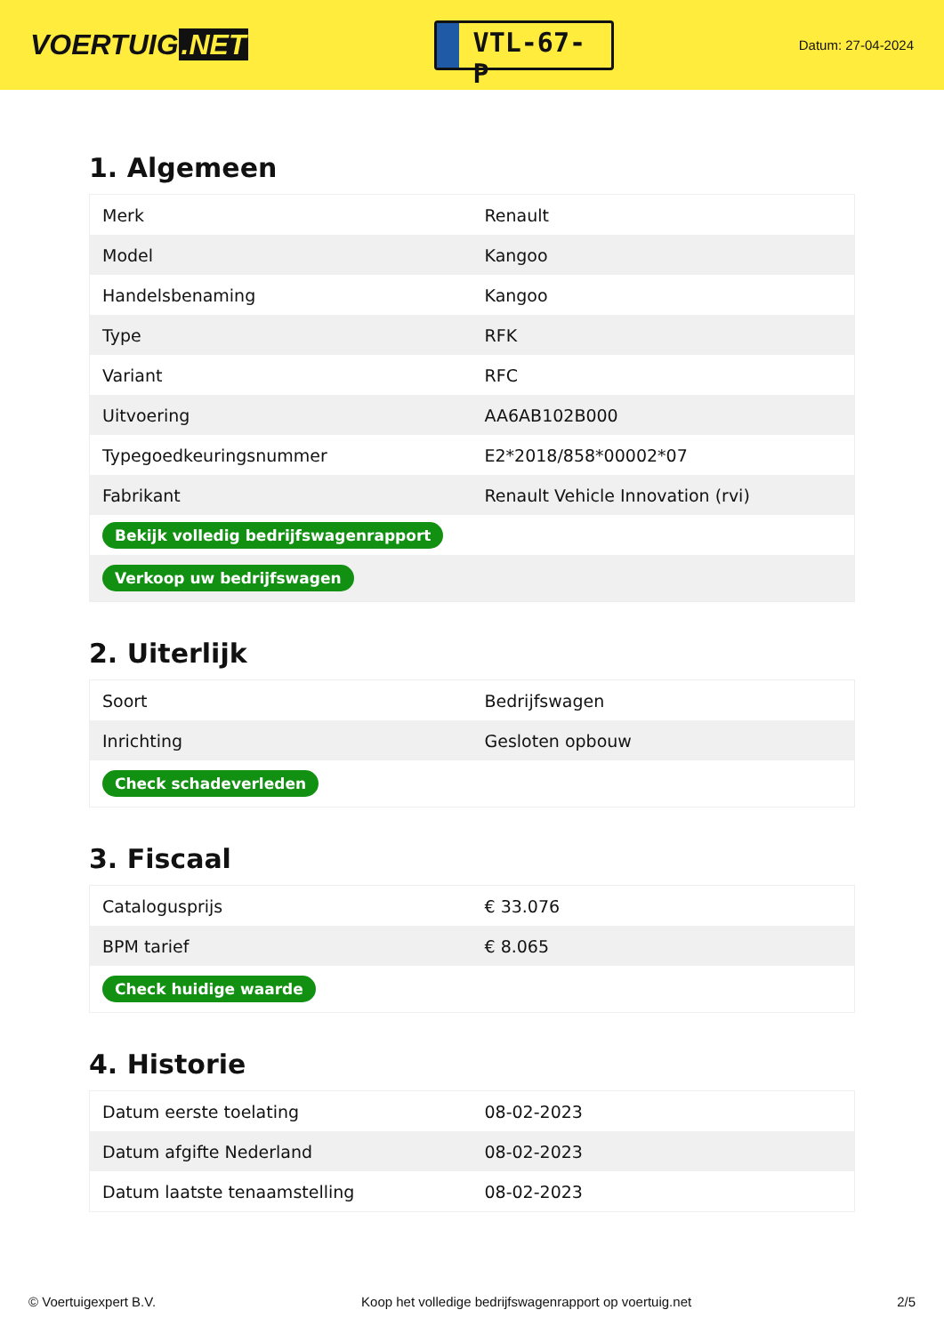VOERTUIG.NET
VTL-67-P
Datum: 27-04-2024
1. Algemeen
| Merk | Renault |
| Model | Kangoo |
| Handelsbenaming | Kangoo |
| Type | RFK |
| Variant | RFC |
| Uitvoering | AA6AB102B000 |
| Typegoedkeuringsnummer | E2*2018/858*00002*07 |
| Fabrikant | Renault Vehicle Innovation (rvi) |
| Bekijk volledig bedrijfswagenrapport | |
| Verkoop uw bedrijfswagen | |
2. Uiterlijk
| Soort | Bedrijfswagen |
| Inrichting | Gesloten opbouw |
| Check schadeverleden | |
3. Fiscaal
| Catalogusprijs | € 33.076 |
| BPM tarief | € 8.065 |
| Check huidige waarde | |
4. Historie
| Datum eerste toelating | 08-02-2023 |
| Datum afgifte Nederland | 08-02-2023 |
| Datum laatste tenaamstelling | 08-02-2023 |
© Voertuigexpert B.V. Koop het volledige bedrijfswagenrapport op voertuig.net 2/5